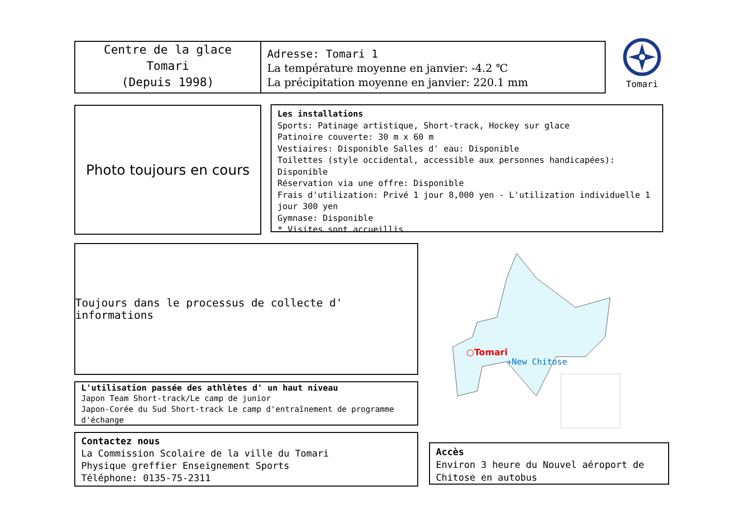Centre de la glace
Tomari
(Depuis 1998)
Adresse: Tomari 1
La température moyenne en janvier: -4.2 ℃
La précipitation moyenne en janvier: 220.1 mm
Tomari
Photo toujours en cours
Les installations
Sports: Patinage artistique, Short-track, Hockey sur glace
Patinoire couverte: 30 m x 60 m
Vestiaires: Disponible Salles d' eau: Disponible
Toilettes (style occidental, accessible aux personnes handicapées): Disponible
Réservation via une offre: Disponible
Frais d'utilization: Privé 1 jour 8,000 yen - L'utilization individuelle 1 jour 300 yen
Gymnase: Disponible
* Visites sont accueillis
Toujours dans le processus de collecte d' informations
L'utilisation passée des athlètes d' un haut niveau
Japon Team Short-track/Le camp de junior
Japon-Corée du Sud Short-track Le camp d'entraînement de programme d'échange
Contactez nous
La Commission Scolaire de la ville du Tomari
Physique greffier Enseignement Sports
Téléphone: 0135-75-2311
○Tomari
✈New Chitose
Accès
Environ 3 heure du Nouvel aéroport de Chitose en autobus